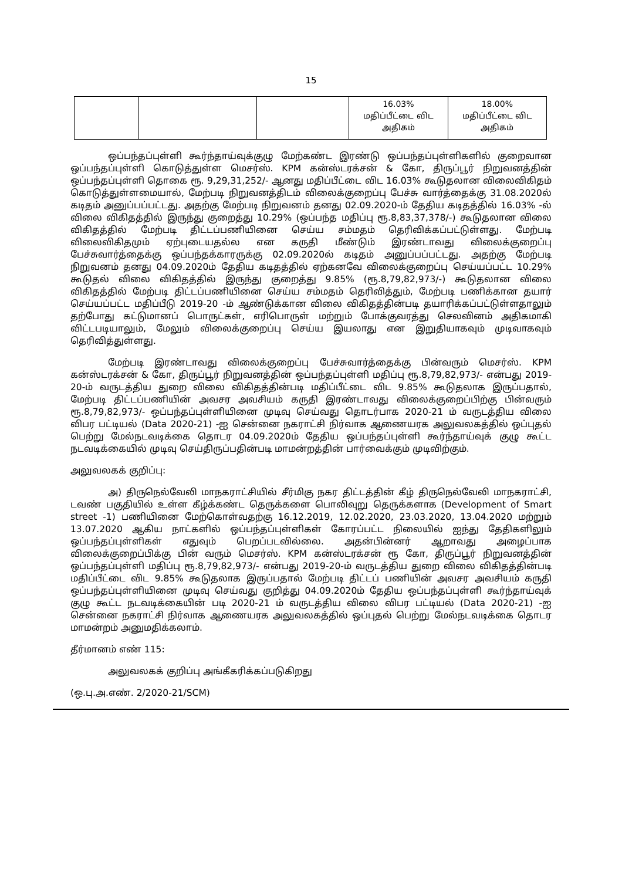15
| | | | 16.03% மதிப்பீட்டை விட அதிகம் | 18.00% மதிப்பீட்டை விட அதிகம் |
ஒப்பந்தப்புள்ளி கூர்ந்தாய்வுக்குழு மேற்கண்ட இரண்டு ஒப்பந்தப்புள்ளிகளில் குறைவான ஒப்பந்தப்புள்ளி கொடுத்துள்ள மெசர்ஸ். KPM கன்ஸ்டரக்சன் & கோ, திருப்பூர் நிறுவனத்தின் ஒப்பந்தப்புள்ளி தொகை ரூ. 9,29,31,252/- ஆனது மதிப்பீட்டை விட 16.03% கூடுதலான விலைவிகிதம் கொடுத்துள்ளமையால், மேற்படி நிறுவனத்திடம் விலைக்குறைப்பு பேச்சு வார்த்தைக்கு 31.08.2020ல் கடிதம் அனுப்பப்பட்டது. அதற்கு மேற்படி நிறுவனம் தனது 02.09.2020-ம் தேதிய கடிதத்தில் 16.03% -ல் விலை விகிதத்தில் இருந்து குறைத்து 10.29% (ஒப்பந்த மதிப்பு ரூ.8,83,37,378/-) கூடுதலான விலை விகிதத்தில் மேற்படி திட்டப்பணியினை செய்ய சம்மதம் தெரிவிக்கப்பட்டுள்ளது. மேற்படி விலைவிகிதமும் ஏற்புடையதல்ல என கருதி மீண்டும் இரண்டாவது விலைக்குறைப்பு பேச்சுவார்த்தைக்கு ஒப்பந்தக்காரருக்கு 02.09.2020ல் கடிதம் அனுப்பப்பட்டது. அதற்கு மேற்படி நிறுவனம் தனது 04.09.2020ம் தேதிய கடிதத்தில் ஏற்கனவே விலைக்குறைப்பு செய்யப்பட்ட 10.29% கூடுதல் விலை விகிதத்தில் இருந்து குறைத்து 9.85% (ரூ.8,79,82,973/-) கூடுதலான விலை விகிதத்தில் மேற்படி திட்டப்பணியினை செய்ய சம்மதம் தெரிவித்தும், மேற்படி பணிக்கான தயார் செய்யப்பட்ட மதிப்பீடு 2019-20 -ம் ஆண்டுக்கான விலை விகிதத்தின்படி தயாரிக்கப்பட்டுள்ளதாலும் தற்போது கட்டுமானப் பொருட்கள், எரிபொருள் மற்றும் போக்குவரத்து செலவினம் அதிகமாகி விட்டபடியாலும், மேலும் விலைக்குறைப்பு செய்ய இயலாது என இறுதியாகவும் முடிவாகவும் தெரிவித்துள்ளது.
மேற்படி இரண்டாவது விலைக்குறைப்பு பேச்சுவார்த்தைக்கு பின்வரும் மெசர்ஸ். KPM கன்ஸ்டரக்சன் & கோ, திருப்பூர் நிறுவனத்தின் ஒப்பந்தப்புள்ளி மதிப்பு ரூ.8,79,82,973/- என்பது 2019-20-ம் வருடத்திய துறை விலை விகிதத்தின்படி மதிப்பீட்டை விட 9.85% கூடுதலாக இருப்பதால், மேற்படி திட்டப்பணியின் அவசர அவசியம் கருதி இரண்டாவது விலைக்குறைப்பிற்கு பின்வரும் ரூ.8,79,82,973/- ஒப்பந்தப்புள்ளியினை முடிவு செய்வது தொடர்பாக 2020-21 ம் வருடத்திய விலை விபர பட்டியல் (Data 2020-21) -ஐ சென்னை நகராட்சி நிர்வாக ஆணையரக அலுவலகத்தில் ஒப்புதல் பெற்று மேல்நடவடிக்கை தொடர 04.09.2020ம் தேதிய ஒப்பந்தப்புள்ளி கூர்ந்தாய்வுக் குழு கூட்ட நடவடிக்கையில் முடிவு செய்திருப்பதின்படி மாமன்றத்தின் பார்வைக்கும் முடிவிற்கும்.
அலுவலகக் குறிப்பு:
அ) திருநெல்வேலி மாநகராட்சியில் சீர்மிகு நகர திட்டத்தின் கீழ் திருநெல்வேலி மாநகராட்சி, டவண் பகுதியில் உள்ள கீழ்க்கண்ட தெருக்களை பொலிவுறு தெருக்களாக (Development of Smart street -1) பணியினை மேற்கொள்வதற்கு 16.12.2019, 12.02.2020, 23.03.2020, 13.04.2020 மற்றும் 13.07.2020 ஆகிய நாட்களில் ஒப்பந்தப்புள்ளிகள் கோரப்பட்ட நிலையில் ஐந்து தேதிகளிலும் ஒப்பந்தப்புள்ளிகள் எதுவும் பெறப்படவில்லை. அதன்பின்னர் ஆறாவது அழைப்பாக விலைக்குறைப்பிக்கு பின் வரும் மெசர்ஸ். KPM கன்ஸ்டரக்சன் ரூ கோ, திருப்பூர் நிறுவனத்தின் ஒப்பந்தப்புள்ளி மதிப்பு ரூ.8,79,82,973/- என்பது 2019-20-ம் வருடத்திய துறை விலை விகிதத்தின்படி மதிப்பீட்டை விட 9.85% கூடுதலாக இருப்பதால் மேற்படி திட்டப் பணியின் அவசர அவசியம் கருதி ஒப்பந்தப்புள்ளியினை முடிவு செய்வது குறித்து 04.09.2020ம் தேதிய ஒப்பந்தப்புள்ளி கூர்ந்தாய்வுக் குழு கூட்ட நடவடிக்கையின் படி 2020-21 ம் வருடத்திய விலை விபர பட்டியல் (Data 2020-21) -ஐ சென்னை நகராட்சி நிர்வாக ஆணையரக அலுவலகத்தில் ஒப்புதல் பெற்று மேல்நடவடிக்கை தொடர மாமன்றம் அனுமதிக்கலாம்.
தீர்மானம் எண் 115:
அலுவலகக் குறிப்பு அங்கீகரிக்கப்படுகிறது
(ஒ.பு.அ.எண். 2/2020-21/SCM)